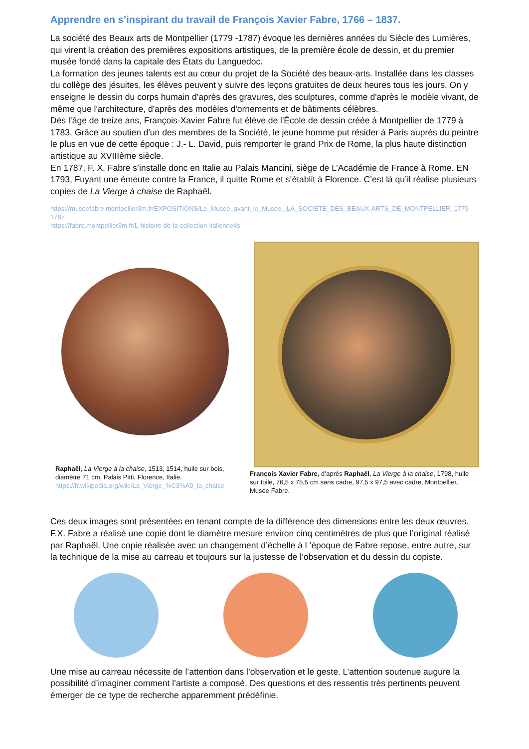Apprendre en s’inspirant du travail de François Xavier Fabre, 1766 – 1837.
La société des Beaux arts de Montpellier (1779 -1787) évoque les dernières années du Siècle des Lumières, qui virent la création des premières expositions artistiques, de la première école de dessin, et du premier musée fondé dans la capitale des États du Languedoc.
La formation des jeunes talents est au cœur du projet de la Société des beaux-arts. Installée dans les classes du collège des jésuites, les élèves peuvent y suivre des leçons gratuites de deux heures tous les jours. On y enseigne le dessin du corps humain d'après des gravures, des sculptures, comme d'après le modèle vivant, de même que l'architecture, d'après des modèles d'ornements et de bâtiments célèbres.
Dès l’âge de treize ans, François-Xavier Fabre fut élève de l'École de dessin créée à Montpellier de 1779 à 1783. Grâce au soutien d'un des membres de la Société, le jeune homme put résider à Paris auprès du peintre le plus en vue de cette époque : J.- L. David, puis remporter le grand Prix de Rome, la plus haute distinction artistique au XVIIIème siècle.
En 1787, F. X. Fabre s’installe donc en Italie au Palais Mancini, siège de L’Académie de France à Rome. EN 1793, Fuyant une émeute contre la France, il quitte Rome et s’établit à Florence. C’est là qu’il réalise plusieurs copies de La Vierge à chaise de Raphaël.
https://museefabre.montpellier3m.fr/EXPOSITIONS/Le_Musee_avant_le_Musee._LA_SOCIETE_DES_BEAUX-ARTS_DE_MONTPELLIER_1779-1787
https://fabre.montpellier3m.fr/L-histoire-de-la-collection-italienne#s
Raphaël, La Vierge à la chaise, 1513, 1514, huile sur bois, diamètre 71 cm, Palais Pitti, Florence, Italie.
https://fr.wikipedia.org/wiki/La_Vierge_%C3%A0_la_chaise
François Xavier Fabre, d’après Raphaël, La Vierge à la chaise, 1798, huile sur toile, 76,5 x 75,5 cm sans cadre, 97,5 x 97,5 avec cadre, Montpellier, Musée Fabre.
Ces deux images sont présentées en tenant compte de la différence des dimensions entre les deux œuvres. F.X. Fabre a réalisé une copie dont le diamètre mesure environ cinq centimètres de plus que l’original réalisé par Raphaël. Une copie réalisée avec un changement d’échelle à l ‘époque de Fabre repose, entre autre, sur la technique de la mise au carreau et toujours sur la justesse de l’observation et du dessin du copiste.
Une mise au carreau nécessite de l’attention dans l’observation et le geste. L’attention soutenue augure la possibilité d’imaginer comment l’artiste a composé. Des questions et des ressentis très pertinents peuvent émerger de ce type de recherche apparemment prédéfinie.